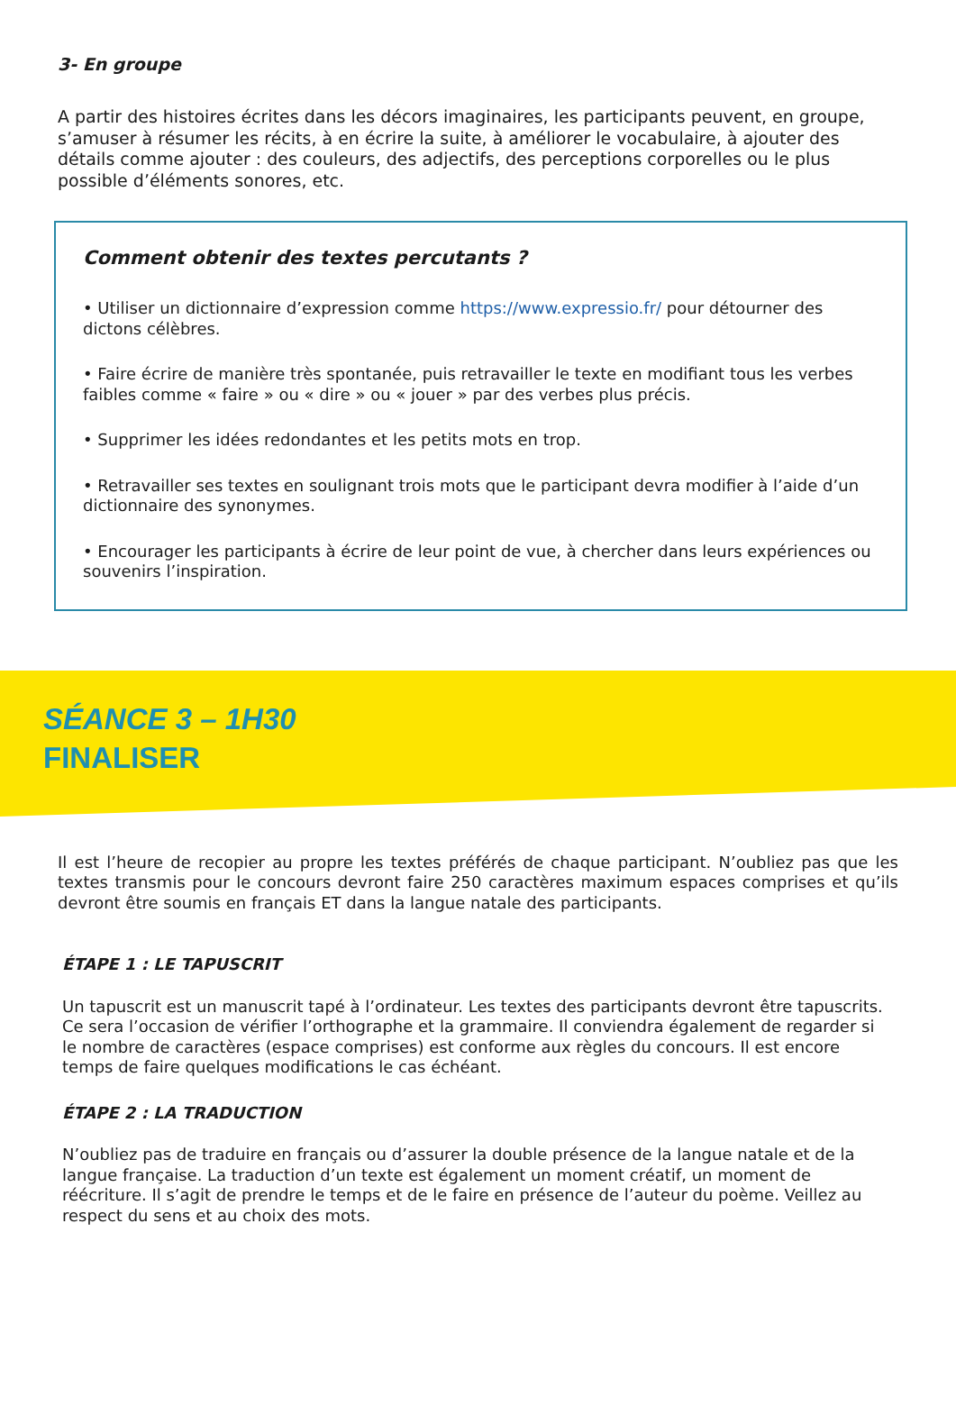3- En groupe
A partir des histoires écrites dans les décors imaginaires, les participants peuvent, en groupe, s’amuser à résumer les récits, à en écrire la suite, à améliorer le vocabulaire, à ajouter des détails comme ajouter : des couleurs, des adjectifs, des perceptions corporelles ou le plus possible d’éléments sonores, etc.
Comment obtenir des textes percutants ?
• Utiliser un dictionnaire d’expression comme https://www.expressio.fr/ pour détourner des dictons célèbres.
• Faire écrire de manière très spontanée, puis retravailler le texte en modifiant tous les verbes faibles comme « faire » ou « dire » ou « jouer » par des verbes plus précis.
• Supprimer les idées redondantes et les petits mots en trop.
• Retravailler ses textes en soulignant trois mots que le participant devra modifier à l’aide d’un dictionnaire des synonymes.
• Encourager les participants à écrire de leur point de vue, à chercher dans leurs expériences ou souvenirs l’inspiration.
SÉANCE 3 – 1H30
FINALISER
Il est l’heure de recopier au propre les textes préférés de chaque participant. N’oubliez pas que les textes transmis pour le concours devront faire 250 caractères maximum espaces comprises et qu’ils devront être soumis en français ET dans la langue natale des participants.
ÉTAPE 1 : LE TAPUSCRIT
Un tapuscrit est un manuscrit tapé à l’ordinateur. Les textes des participants devront être tapuscrits. Ce sera l’occasion de vérifier l’orthographe et la grammaire. Il conviendra également de regarder si le nombre de caractères (espace comprises) est conforme aux règles du concours. Il est encore temps de faire quelques modifications le cas échéant.
ÉTAPE 2 : LA TRADUCTION
N’oubliez pas de traduire en français ou d’assurer la double présence de la langue natale et de la langue française. La traduction d’un texte est également un moment créatif, un moment de réécriture. Il s’agit de prendre le temps et de le faire en présence de l’auteur du poème. Veillez au respect du sens et au choix des mots.